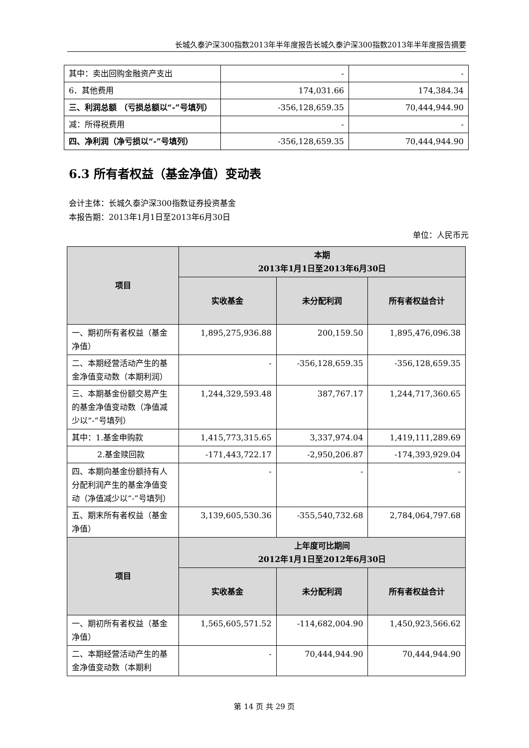长城久泰沪深300指数2013年半年度报告长城久泰沪深300指数2013年半年度报告摘要
| 其中：卖出回购金融资产支出 | - | - |
| 6．其他费用 | 174,031.66 | 174,384.34 |
| 三、利润总额 （亏损总额以“-”号填列） | -356,128,659.35 | 70,444,944.90 |
| 减：所得税费用 | - | - |
| 四、净利润（净亏损以“-”号填列） | -356,128,659.35 | 70,444,944.90 |
6.3 所有者权益（基金净值）变动表
会计主体：长城久泰沪深300指数证券投资基金
本报告期：2013年1月1日至2013年6月30日
单位：人民币元
| 项目 | 本期 2013年1月1日至2013年6月30日 | | |
| --- | --- | --- | --- |
| | 实收基金 | 未分配利润 | 所有者权益合计 |
| 一、期初所有者权益（基金净值） | 1,895,275,936.88 | 200,159.50 | 1,895,476,096.38 |
| 二、本期经营活动产生的基金净值变动数（本期利润） | - | -356,128,659.35 | -356,128,659.35 |
| 三、本期基金份额交易产生的基金净值变动数（净值减少以“-”号填列） | 1,244,329,593.48 | 387,767.17 | 1,244,717,360.65 |
| 其中：1.基金申购款 | 1,415,773,315.65 | 3,337,974.04 | 1,419,111,289.69 |
| 2.基金赎回款 | -171,443,722.17 | -2,950,206.87 | -174,393,929.04 |
| 四、本期向基金份额持有人分配利润产生的基金净值变动（净值减少以“-”号填列） | - | - | - |
| 五、期末所有者权益（基金净值） | 3,139,605,530.36 | -355,540,732.68 | 2,784,064,797.68 |
| 项目 | 上年度可比期间 2012年1月1日至2012年6月30日 | | |
| | 实收基金 | 未分配利润 | 所有者权益合计 |
| 一、期初所有者权益（基金净值） | 1,565,605,571.52 | -114,682,004.90 | 1,450,923,566.62 |
| 二、本期经营活动产生的基金净值变动数（本期利 | - | 70,444,944.90 | 70,444,944.90 |
第 14 页 共 29 页